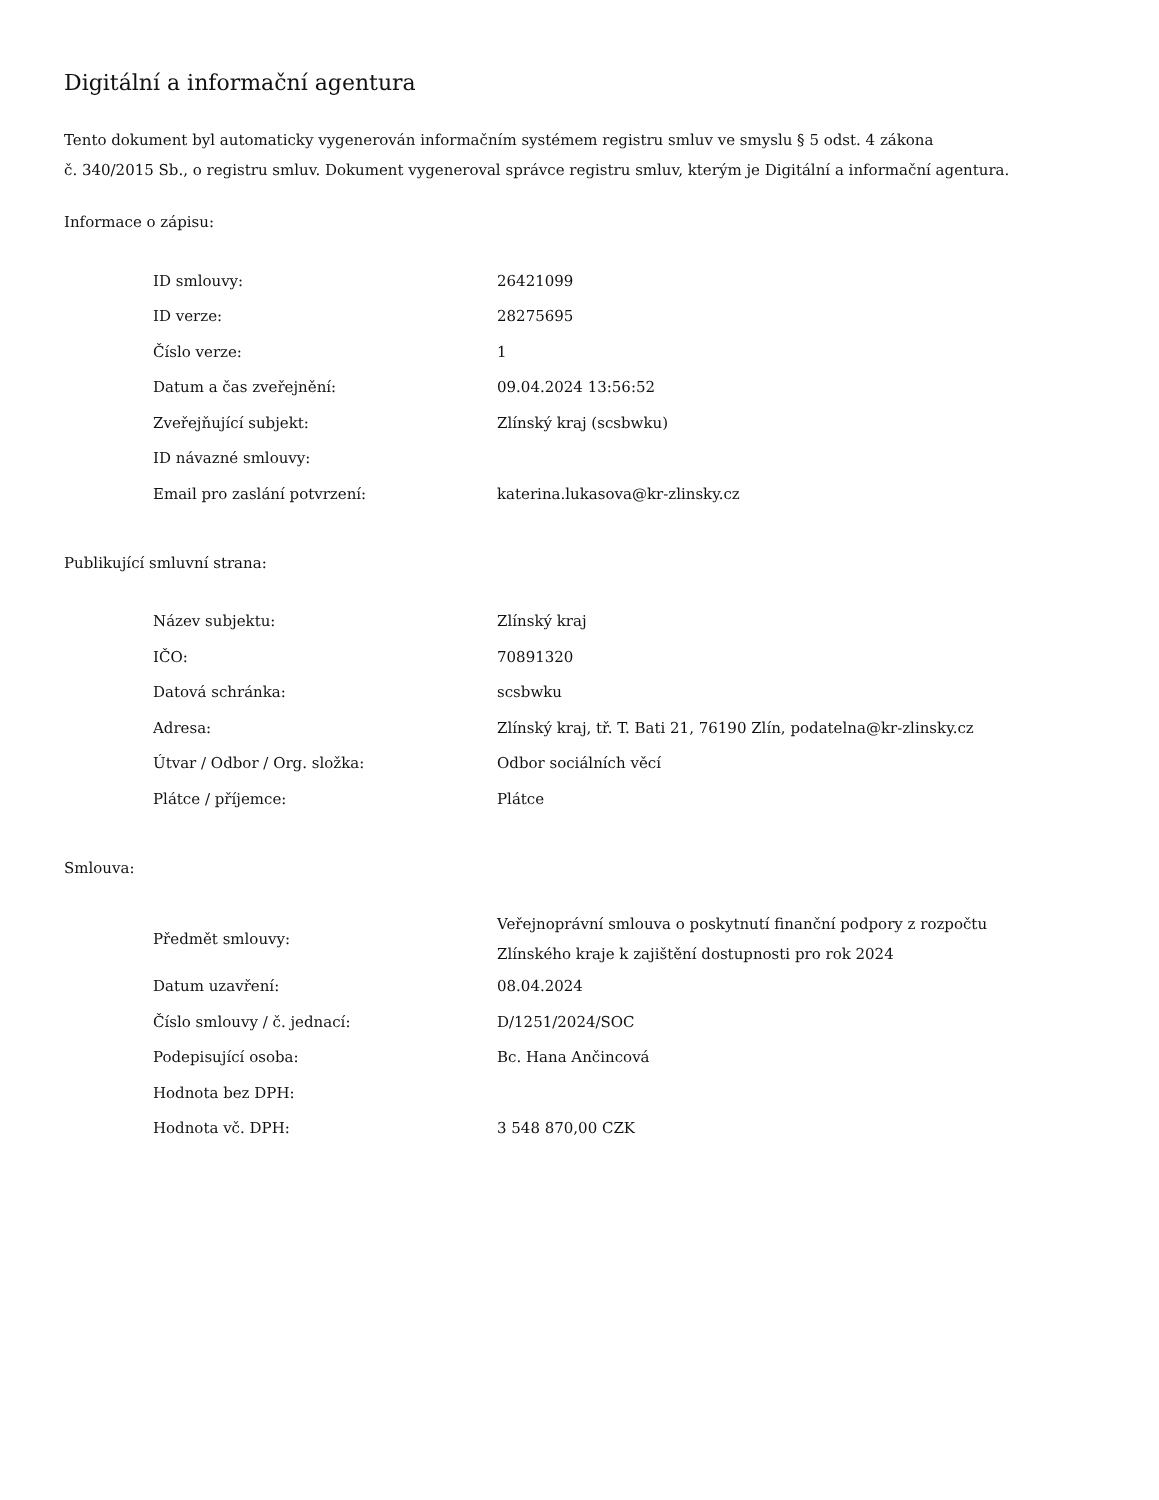Digitální a informační agentura
Tento dokument byl automaticky vygenerován informačním systémem registru smluv ve smyslu § 5 odst. 4 zákona
č. 340/2015 Sb., o registru smluv. Dokument vygeneroval správce registru smluv, kterým je Digitální a informační agentura.
Informace o zápisu:
| ID smlouvy: | 26421099 |
| ID verze: | 28275695 |
| Číslo verze: | 1 |
| Datum a čas zveřejnění: | 09.04.2024 13:56:52 |
| Zveřejňující subjekt: | Zlínský kraj (scsbwku) |
| ID návazné smlouvy: | |
| Email pro zaslání potvrzení: | katerina.lukasova@kr-zlinsky.cz |
Publikující smluvní strana:
| Název subjektu: | Zlínský kraj |
| IČO: | 70891320 |
| Datová schránka: | scsbwku |
| Adresa: | Zlínský kraj, tř. T. Bati 21, 76190 Zlín, podatelna@kr-zlinsky.cz |
| Útvar / Odbor / Org. složka: | Odbor sociálních věcí |
| Plátce / příjemce: | Plátce |
Smlouva:
| Předmět smlouvy: | Veřejnoprávní smlouva o poskytnutí finanční podpory z rozpočtu Zlínského kraje k zajištění dostupnosti pro rok 2024 |
| Datum uzavření: | 08.04.2024 |
| Číslo smlouvy / č. jednací: | D/1251/2024/SOC |
| Podepisující osoba: | Bc. Hana Ančincová |
| Hodnota bez DPH: | |
| Hodnota vč. DPH: | 3 548 870,00 CZK |